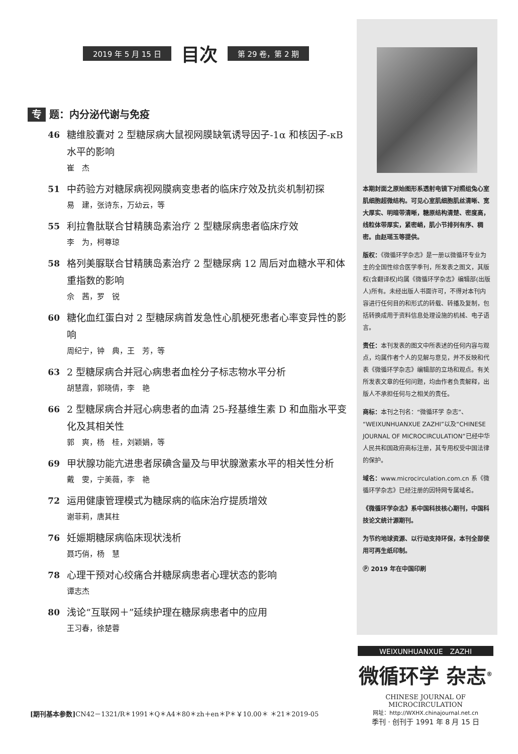2019 年 5 月 15 日 目次 第 29 卷，第 2 期
专 题：内分泌代谢与免疫
46 糖维胶囊对 2 型糖尿病大鼠视网膜缺氧诱导因子-1α 和核因子-κB 水平的影响
崔　杰
51 中药验方对糖尿病视网膜病变患者的临床疗效及抗炎机制初探
易　建，张诗东，万幼云，等
55 利拉鲁肽联合甘精胰岛素治疗 2 型糖尿病患者临床疗效
李　为，柯尊琼
58 格列美脲联合甘精胰岛素治疗 2 型糖尿病 12 周后对血糖水平和体重指数的影响
佘　茜，罗　锐
60 糖化血红蛋白对 2 型糖尿病首发急性心肌梗死患者心率变异性的影响
周纪宁，钟　典，王　芳，等
63 2 型糖尿病合并冠心病患者血栓分子标志物水平分析
胡慧霞，郭晓倩，李　艳
66 2 型糖尿病合并冠心病患者的血清 25-羟基维生素 D 和血脂水平变化及其相关性
郭　爽，杨　桂，刘颖娟，等
69 甲状腺功能亢进患者尿碘含量及与甲状腺激素水平的相关性分析
戴　雯，宁美薇，李　艳
72 运用健康管理模式为糖尿病的临床治疗提质增效
谢菲莉，唐其柱
76 妊娠期糖尿病临床现状浅析
聂巧俏，杨　慧
78 心理干预对心绞痛合并糖尿病患者心理状态的影响
谭志杰
80 浅论“互联网＋”延续护理在糖尿病患者中的应用
王习春，徐楚蓉
本期封面之原始图形系透射电镜下对照组兔心室肌细胞超微结构。可见心室肌细胞肌丝清晰、宽大厚实、明暗带清晰，糖原结构清楚、密度高，线粒体带厚实，紧密峭，肌小节排列有序、稠密。由赵瑶玉等提供。
版权：《微循环学杂志》是一册以微循环专业为主的全国性综合医学季刊，所发表之图文，其版权(含翻译权)均属《微循环学杂志》编辑部(出版人)所有。未经出版人书面许可，不得对本刊内容进行任何目的和形式的转载、转播及复制，包括转换成用于资料信息处理设施的机械、电子语言。
责任：本刊发表的图文中所表述的任何内容与观点，均属作者个人的见解与意见，并不反映和代表《微循环学杂志》编辑部的立场和观点。有关所发表文章的任何问题，均由作者负责解释，出版人不承担任何与之相关的责任。
商标：本刊之刊名：“微循环学 杂志”、“WEIXUNHUANXUE ZAZHI”以及“CHINESE JOURNAL OF MICROCIRCULATION”已经中华人民共和国政府商标注册，其专用权受中国法律的保护。
域名：www.microcirculation.com.cn 系《微循环学杂志》已经注册的因特网专属域名。
《微循环学杂志》系中国科技核心期刊，中国科技论文统计源期刊。
为节约地球资源、以行动支持环保，本刊全部使用可再生纸印制。
Ⓟ 2019 年在中国印刷
WEIXUNHUANXUE　ZAZHI
微循环学 杂志<sup>®</sup>
CHINESE JOURNAL OF MICROCIRCULATION
网址：http://WXHX.chinajournal.net.cn
季刊 · 创刊于 1991 年 8 月 15 日
[期刊基本参数] CN42－1321/R＊1991＊Q＊A4＊80＊zh＋en＊P＊￥10.00＊ ＊21＊2019-05